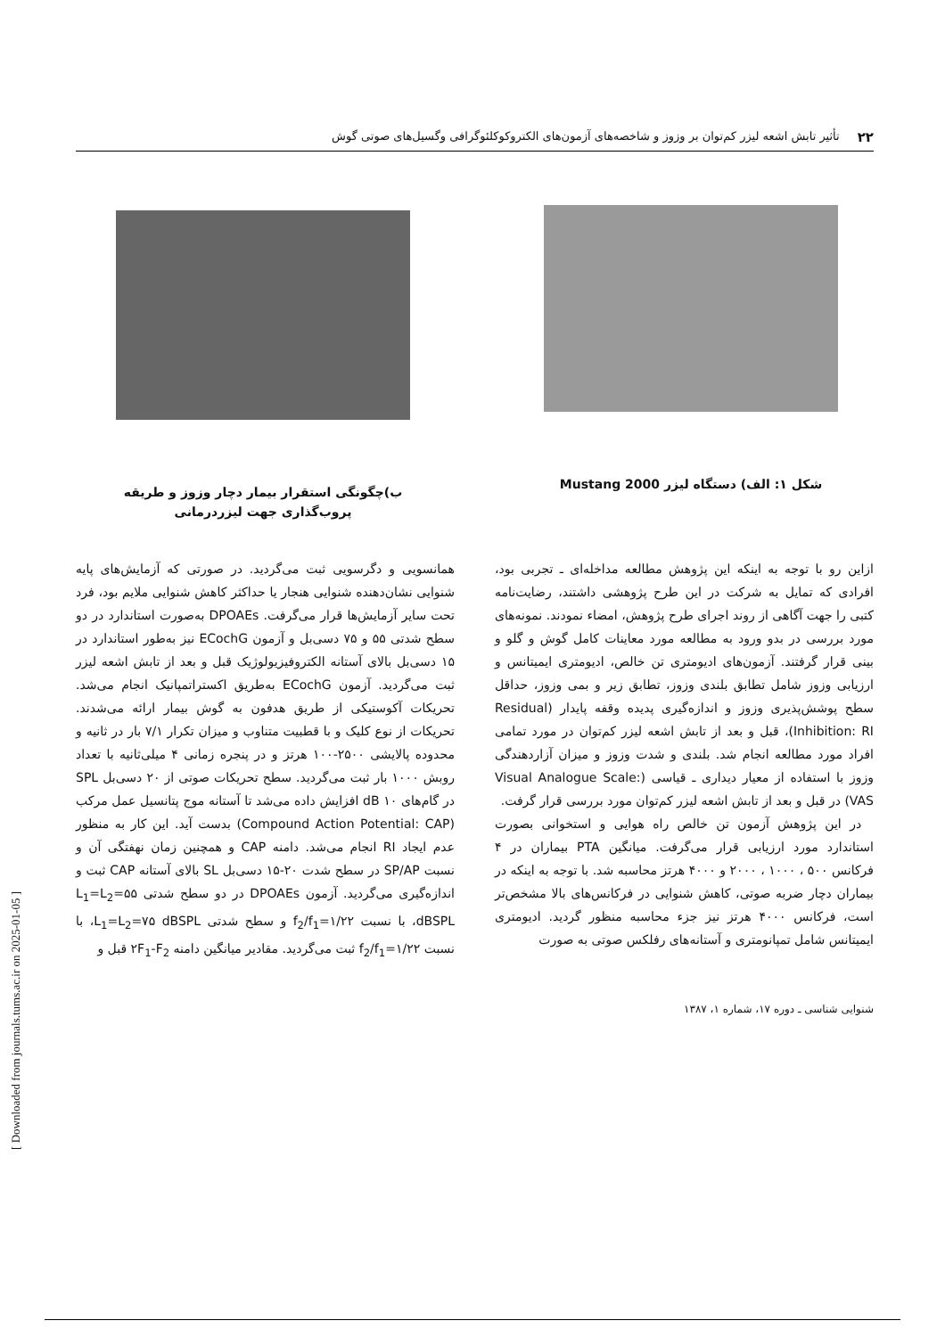۲۲ تأثیر تابش اشعه لیزر کم‌توان بر وزوز و شاخصه‌های آزمون‌های الکتروکوکلئوگرافی وگسیل‌های صوتی گوش
شکل ۱: الف) دستگاه لیزر Mustang 2000
ب)چگونگی استقرار بیمار دچار وزوز و طریقه پروب‌گذاری جهت لیزردرمانی
ازاین رو با توجه به اینکه این پژوهش مطالعه مداخله‌ای ـ تجربی بود، افرادی که تمایل به شرکت در این طرح پژوهشی داشتند، رضایت‌نامه کتبی را جهت آگاهی از روند اجرای طرح پژوهش، امضاء نمودند. نمونه‌های مورد بررسی در بدو ورود به مطالعه مورد معاینات کامل گوش و گلو و بینی قرار گرفتند. آزمون‌های ادیومتری تن خالص، ادیومتری ایمیتانس و ارزیابی وزوز شامل تطابق بلندی وزوز، تطابق زیر و بمی وزوز، حداقل سطح پوشش‌پذیری وزوز و اندازه‌گیری پدیده وقفه پایدار (Residual Inhibition: RI)، قبل و بعد از تابش اشعه لیزر کم‌توان در مورد تمامی افراد مورد مطالعه انجام شد. بلندی و شدت وزوز و میزان آزاردهندگی وزوز با استفاده از معیار دیداری ـ قیاسی (Visual Analogue Scale: VAS) در قبل و بعد از تابش اشعه لیزر کم‌توان مورد بررسی قرار گرفت.
در این پژوهش آزمون تن خالص راه هوایی و استخوانی بصورت استاندارد مورد ارزیابی قرار می‌گرفت. میانگین PTA بیماران در ۴ فرکانس ۵۰۰ ، ۱۰۰۰ ، ۲۰۰۰ و ۴۰۰۰ هرتز محاسبه شد. با توجه به اینکه در بیماران دچار ضربه صوتی، کاهش شنوایی در فرکانس‌های بالا مشخص‌تر است، فرکانس ۴۰۰۰ هرتز نیز جزء محاسبه منظور گردید. ادیومتری ایمیتانس شامل تمپانومتری و آستانه‌های رفلکس صوتی به صورت
همانسویی و دگرسویی ثبت می‌گردید. در صورتی که آزمایش‌های پایه شنوایی نشان‌دهنده شنوایی هنجار یا حداکثر کاهش شنوایی ملایم بود، فرد تحت سایر آزمایش‌ها قرار می‌گرفت. DPOAEs به‌صورت استاندارد در دو سطح شدتی ۵۵ و ۷۵ دسی‌بل و آزمون ECochG نیز به‌طور استاندارد در ۱۵ دسی‌بل بالای آستانه الکتروفیزیولوژیک قبل و بعد از تابش اشعه لیزر ثبت می‌گردید. آزمون ECochG به‌طریق اکستراتمپانیک انجام می‌شد. تحریکات آکوستیکی از طریق هدفون به گوش بیمار ارائه می‌شدند. تحریکات از نوع کلیک و با قطبیت متناوب و میزان تکرار ۷/۱ بار در ثانیه و محدوده پالایشی ۲۵۰۰-۱۰۰ هرتز و در پنجره زمانی ۴ میلی‌ثانیه با تعداد روبش ۱۰۰۰ بار ثبت می‌گردید. سطح تحریکات صوتی از ۲۰ دسی‌بل SPL در گام‌های ۱۰ dB افزایش داده می‌شد تا آستانه موج پتانسیل عمل مرکب (Compound Action Potential: CAP) بدست آید. این کار به منظور عدم ایجاد RI انجام می‌شد. دامنه CAP و همچنین زمان نهفتگی آن و نسبت SP/AP در سطح شدت ۲۰-۱۵ دسی‌بل SL بالای آستانه CAP ثبت و اندازه‌گیری می‌گردید. آزمون DPOAEs در دو سطح شدتی L<sub>1</sub>=L<sub>2</sub>=۵۵ dBSPL، با نسبت f<sub>2</sub>/f<sub>1</sub>=۱/۲۲ و سطح شدتی L<sub>1</sub>=L<sub>2</sub>=۷۵ dBSPL، با نسبت f<sub>2</sub>/f<sub>1</sub>=۱/۲۲ ثبت می‌گردید. مقادیر میانگین دامنه ۲F<sub>1</sub>-F<sub>2</sub> قبل و
شنوایی شناسی ـ دوره ۱۷، شماره ۱، ۱۳۸۷
[ Downloaded from journals.tums.ac.ir on 2025-01-05 ]